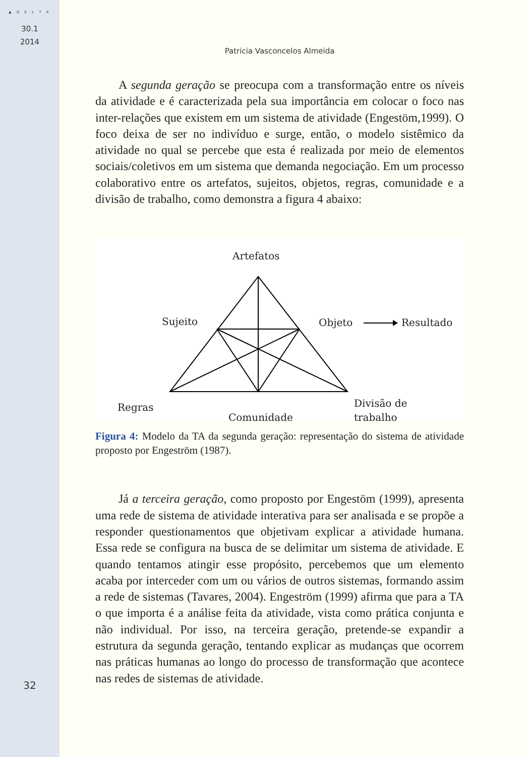▲ D E L T A
30.1
2014
32
Patricia Vasconcelos Almeida
A segunda geração se preocupa com a transformação entre os níveis da atividade e é caracterizada pela sua importância em colocar o foco nas inter-relações que existem em um sistema de atividade (Engestöm,1999). O foco deixa de ser no indivíduo e surge, então, o modelo sistêmico da atividade no qual se percebe que esta é realizada por meio de elementos sociais/coletivos em um sistema que demanda negociação. Em um processo colaborativo entre os artefatos, sujeitos, objetos, regras, comunidade e a divisão de trabalho, como demonstra a figura 4 abaixo:
Artefatos
Sujeito
Objeto
Resultado
Regras
Comunidade
Divisão de
trabalho
Figura 4: Modelo da TA da segunda geração: representação do sistema de atividade proposto por Engeström (1987).
Já a terceira geração, como proposto por Engestöm (1999), apresenta uma rede de sistema de atividade interativa para ser analisada e se propõe a responder questionamentos que objetivam explicar a atividade humana. Essa rede se configura na busca de se delimitar um sistema de atividade. E quando tentamos atingir esse propósito, percebemos que um elemento acaba por interceder com um ou vários de outros sistemas, formando assim a rede de sistemas (Tavares, 2004). Engeström (1999) afirma que para a TA o que importa é a análise feita da atividade, vista como prática conjunta e não individual. Por isso, na terceira geração, pretende-se expandir a estrutura da segunda geração, tentando explicar as mudanças que ocorrem nas práticas humanas ao longo do processo de transformação que acontece nas redes de sistemas de atividade.